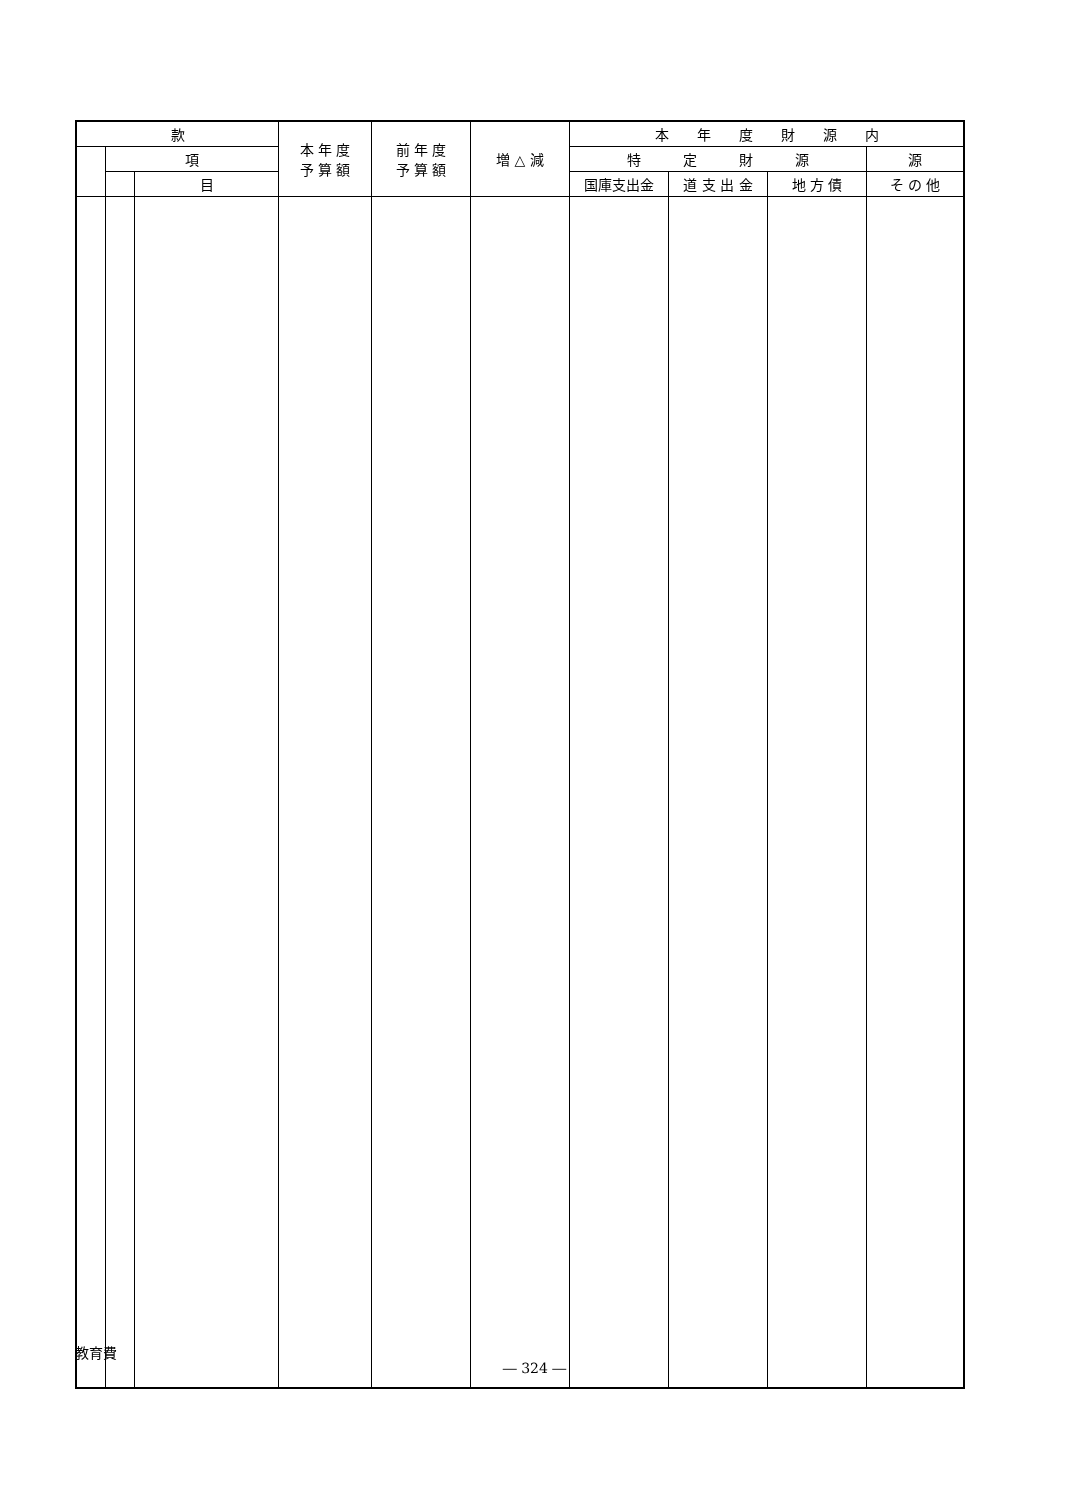| 款 | | | 本 年 度 予 算 額 | 前 年 度 予 算 額 | 増 △ 減 | 本 年 度 財 源 内 | | | |
| --- | --- | --- | --- | --- | --- | --- | --- | --- | --- |
| | 項 | | | | | 特 定 財 源 | | | 源 |
| | | 目 | | | | 国庫支出金 | 道 支 出 金 | 地 方 債 | そ の 他 |
教育費
― 324 ―